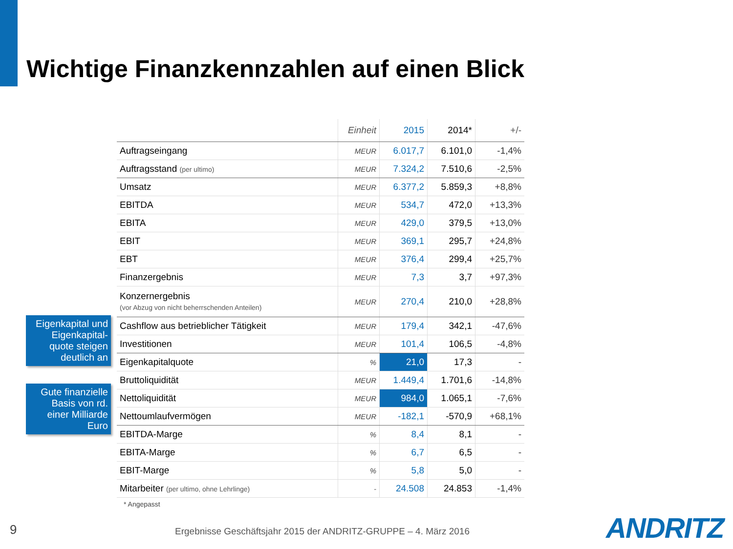Wichtige Finanzkennzahlen auf einen Blick
| | Einheit | 2015 | 2014* | +/- |
| --- | --- | --- | --- | --- |
| Auftragseingang | MEUR | 6.017,7 | 6.101,0 | -1,4% |
| Auftragsstand (per ultimo) | MEUR | 7.324,2 | 7.510,6 | -2,5% |
| Umsatz | MEUR | 6.377,2 | 5.859,3 | +8,8% |
| EBITDA | MEUR | 534,7 | 472,0 | +13,3% |
| EBITA | MEUR | 429,0 | 379,5 | +13,0% |
| EBIT | MEUR | 369,1 | 295,7 | +24,8% |
| EBT | MEUR | 376,4 | 299,4 | +25,7% |
| Finanzergebnis | MEUR | 7,3 | 3,7 | +97,3% |
| Konzernergebnis (vor Abzug von nicht beherrschenden Anteilen) | MEUR | 270,4 | 210,0 | +28,8% |
| Cashflow aus betrieblicher Tätigkeit | MEUR | 179,4 | 342,1 | -47,6% |
| Investitionen | MEUR | 101,4 | 106,5 | -4,8% |
| Eigenkapitalquote | % | 21,0 | 17,3 | - |
| Bruttoliquidität | MEUR | 1.449,4 | 1.701,6 | -14,8% |
| Nettoliquidität | MEUR | 984,0 | 1.065,1 | -7,6% |
| Nettoumlaufvermögen | MEUR | -182,1 | -570,9 | +68,1% |
| EBITDA-Marge | % | 8,4 | 8,1 | - |
| EBITA-Marge | % | 6,7 | 6,5 | - |
| EBIT-Marge | % | 5,8 | 5,0 | - |
| Mitarbeiter (per ultimo, ohne Lehrlinge) | - | 24.508 | 24.853 | -1,4% |
Eigenkapital und Eigenkapital-quote steigen deutlich an
Gute finanzielle Basis von rd. einer Milliarde Euro
* Angepasst
9
Ergebnisse Geschäftsjahr 2015 der ANDRITZ-GRUPPE – 4. März 2016
ANDRITZ